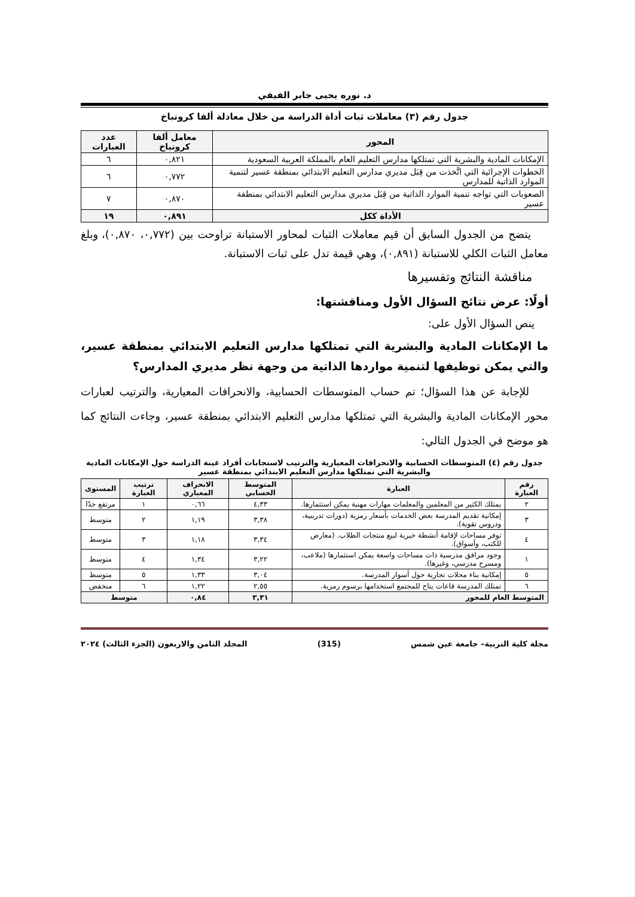د. نوره يحيى جابر الفيفي
جدول رقم (٣) معاملات ثبات أداة الدراسة من خلال معادلة ألفا كرونباخ
| المحور | معامل ألفا كرونباخ | عدد العبارات |
| --- | --- | --- |
| الإمكانات المادية والبشرية التي تمتلكها مدارس التعليم العام بالمملكة العربية السعودية | ٠,٨٢١ | ٦ |
| الخطوات الإجرائية التي اتَّخذت من قِبَل مديري مدارس التعليم الابتدائي بمنطقة عسير لتنمية الموارد الذاتية للمدارس | ٠,٧٧٢ | ٦ |
| الصعوبات التي تواجه تنمية الموارد الذاتية من قِبَل مديري مدارس التعليم الابتدائي بمنطقة عسير | ٠,٨٧٠ | ٧ |
| الأداة ككل | ٠,٨٩١ | ١٩ |
يتضح من الجدول السابق أن قيم معاملات الثبات لمحاور الاستبانة تراوحت بين (٠,٧٧٢، ٠,٨٧٠)، وبلغ معامل الثبات الكلي للاستبانة (٠,٨٩١)، وهي قيمة تدل على ثبات الاستبانة.
مناقشة النتائج وتفسيرها
أولًا: عرض نتائج السؤال الأول ومناقشتها:
ينص السؤال الأول على:
ما الإمكانات المادية والبشرية التي تمتلكها مدارس التعليم الابتدائي بمنطقة عسير، والتي يمكن توظيفها لتنمية مواردها الذاتية من وجهة نظر مديري المدارس؟
للإجابة عن هذا السؤال؛ تم حساب المتوسطات الحسابية، والانحرافات المعيارية، والترتيب لعبارات محور الإمكانات المادية والبشرية التي تمتلكها مدارس التعليم الابتدائي بمنطقة عسير، وجاءت النتائج كما هو موضح في الجدول التالي:
جدول رقم (٤) المتوسطات الحسابية والانحرافات المعيارية والترتيب لاستجابات أفراد عينة الدراسة حول الإمكانات المادية والبشرية التي تمتلكها مدارس التعليم الابتدائي بمنطقة عسير
| رقم العبارة | العبارة | المتوسط الحسابي | الانحراف المعياري | ترتيب العبارة | المستوى |
| --- | --- | --- | --- | --- | --- |
| ٢ | يمتلك الكثير من المعلمين والمعلمات مهارات مهنية يمكن استثمارها. | ٤,٣٣ | ٠,٦٦ | ١ | مرتفع جدًا |
| ٣ | إمكانية تقديم المدرسة بعض الخدمات بأسعار رمزية (دورات تدريبية، ودروس تقوية). | ٣,٣٨ | ١,١٩ | ٢ | متوسط |
| ٤ | توفر مساحات لإقامة أنشطة خيرية لبيع منتجات الطلاب. (معارض للكتب، وأسواق). | ٣,٣٤ | ١,١٨ | ٣ | متوسط |
| ١ | وجود مرافق مدرسية ذات مساحات واسعة يمكن استثمارها (ملاعب، ومسرح مدرسي، وغيرها). | ٣,٢٢ | ١,٣٤ | ٤ | متوسط |
| ٥ | إمكانية بناء محلات تجارية حول أسوار المدرسة. | ٣,٠٤ | ١,٣٣ | ٥ | متوسط |
| ٦ | تمتلك المدرسة قاعات يتاح للمجتمع استخدامها برسوم رمزية. | ٢,٥٥ | ١,٢٢ | ٦ | منخفض |
| المتوسط العام للمحور | | ٣,٣١ | ٠,٨٤ | متوسط | |
مجلة كلية التربية– جامعة عين شمس (315) المجلد الثامن والاربعون (الجزء الثالث) ٢٠٢٤